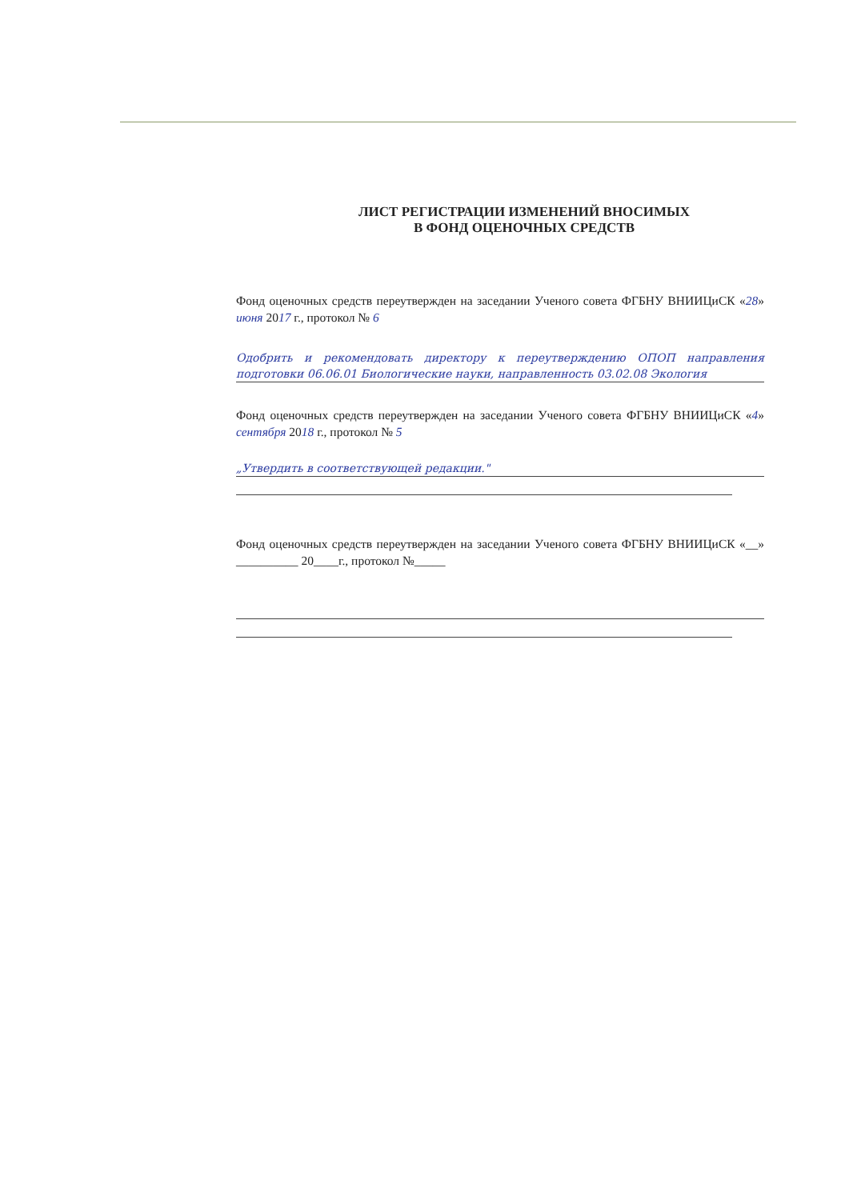ЛИСТ РЕГИСТРАЦИИ ИЗМЕНЕНИЙ ВНОСИМЫХ
В ФОНД ОЦЕНОЧНЫХ СРЕДСТВ
Фонд оценочных средств переутвержден на заседании Ученого совета ФГБНУ ВНИИЦиСК «28» июня 2017 г., протокол № 6
Одобрить и рекомендовать директору к переутверждению ОПОП направления подготовки 06.06.01 Биологические науки, направленность 03.02.08 Экология
Фонд оценочных средств переутвержден на заседании Ученого совета ФГБНУ ВНИИЦиСК «4» сентября 2018 г., протокол № 5
„Утвердить в соответствующей редакции."
Фонд оценочных средств переутвержден на заседании Ученого совета ФГБНУ ВНИИЦиСК «__» __________ 20____г., протокол №_____